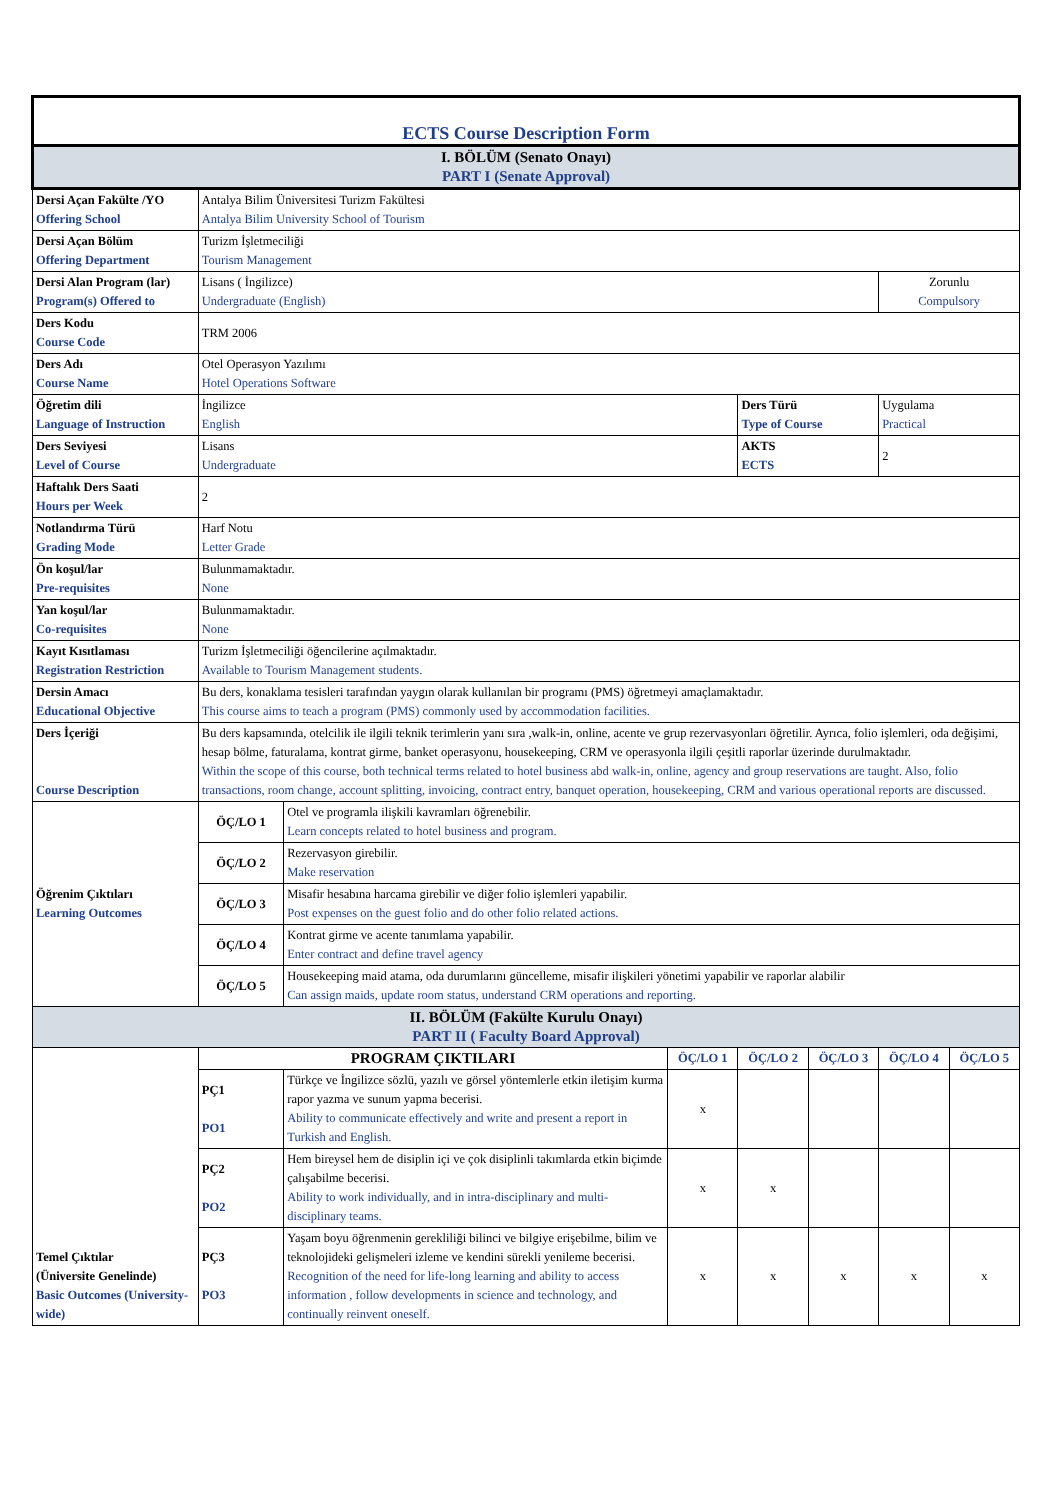| ECTS Course Description Form | | | | | | | |
| I. BÖLÜM (Senato Onayı) PART I (Senate Approval) | | | | | | | |
| Dersi Açan Fakülte /YO Offering School | Antalya Bilim Üniversitesi Turizm Fakültesi Antalya Bilim University School of Tourism | | | | | | |
| Dersi Açan Bölüm Offering Department | Turizm İşletmeciliği Tourism Management | | | | | | |
| Dersi Alan Program (lar) Program(s) Offered to | Lisans ( İngilizce) Undergraduate (English) | | | | | Zorunlu Compulsory | |
| Ders Kodu Course Code | TRM 2006 | | | | | | |
| Ders Adı Course Name | Otel Operasyon Yazılımı Hotel Operations Software | | | | | | |
| Öğretim dili Language of Instruction | İngilizce English | | | Ders Türü Type of Course | | Uygulama Practical | |
| Ders Seviyesi Level of Course | Lisans Undergraduate | | | AKTS ECTS | | 2 | |
| Haftalık Ders Saati Hours per Week | 2 | | | | | | |
| Notlandırma Türü Grading Mode | Harf Notu Letter Grade | | | | | | |
| Ön koşul/lar Pre-requisites | Bulunmamaktadır. None | | | | | | |
| Yan koşul/lar Co-requisites | Bulunmamaktadır. None | | | | | | |
| Kayıt Kısıtlaması Registration Restriction | Turizm İşletmeciliği öğencilerine açılmaktadır. Available to Tourism Management students. | | | | | | |
| Dersin Amacı Educational Objective | Bu ders, konaklama tesisleri tarafından yaygın olarak kullanılan bir programı (PMS) öğretmeyi amaçlamaktadır. This course aims to teach a program (PMS) commonly used by accommodation facilities. | | | | | | |
| Ders İçeriği Course Description | Bu ders kapsamında, otelcilik ile ilgili teknik terimlerin yanı sıra ,walk-in, online, acente ve grup rezervasyonları öğretilir. Ayrıca, folio işlemleri, oda değişimi, hesap bölme, faturalama, kontrat girme, banket operasyonu, housekeeping, CRM ve operasyonla ilgili çeşitli raporlar üzerinde durulmaktadır. Within the scope of this course, both technical terms related to hotel business abd walk-in, online, agency and group reservations are taught. Also, folio transactions, room change, account splitting, invoicing, contract entry, banquet operation, housekeeping, CRM and various operational reports are discussed. | | | | | | |
| Öğrenim Çıktıları Learning Outcomes | ÖÇ/LO 1 | Otel ve programla ilişkili kavramları öğrenebilir. Learn concepts related to hotel business and program. | | | | | |
| | ÖÇ/LO 2 | Rezervasyon girebilir. Make reservation | | | | | |
| | ÖÇ/LO 3 | Misafir hesabına harcama girebilir ve diğer folio işlemleri yapabilir. Post expenses on the guest folio and do other folio related actions. | | | | | |
| | ÖÇ/LO 4 | Kontrat girme ve acente tanımlama yapabilir. Enter contract and define travel agency | | | | | |
| | ÖÇ/LO 5 | Housekeeping maid atama, oda durumlarını güncelleme, misafir ilişkileri yönetimi yapabilir ve raporlar alabilir Can assign maids, update room status, understand CRM operations and reporting. | | | | | |
| II. BÖLÜM (Fakülte Kurulu Onayı) PART II ( Faculty Board Approval) | | | | | | | |
| Temel Çıktılar (Üniversite Genelinde) Basic Outcomes (University-wide) | PROGRAM ÇIKTILARI | | ÖÇ/LO 1 | ÖÇ/LO 2 | ÖÇ/LO 3 | ÖÇ/LO 4 | ÖÇ/LO 5 |
| | PÇ1 PO1 | Türkçe ve İngilizce sözlü, yazılı ve görsel yöntemlerle etkin iletişim kurma rapor yazma ve sunum yapma becerisi. Ability to communicate effectively and write and present a report in Turkish and English. | x | | | | |
| | PÇ2 PO2 | Hem bireysel hem de disiplin içi ve çok disiplinli takımlarda etkin biçimde çalışabilme becerisi. Ability to work individually, and in intra-disciplinary and multi-disciplinary teams. | x | x | | | |
| | PÇ3 PO3 | Yaşam boyu öğrenmenin gerekliliği bilinci ve bilgiye erişebilme, bilim ve teknolojideki gelişmeleri izleme ve kendini sürekli yenileme becerisi. Recognition of the need for life-long learning and ability to access information , follow developments in science and technology, and continually reinvent oneself. | x | x | x | x | x |